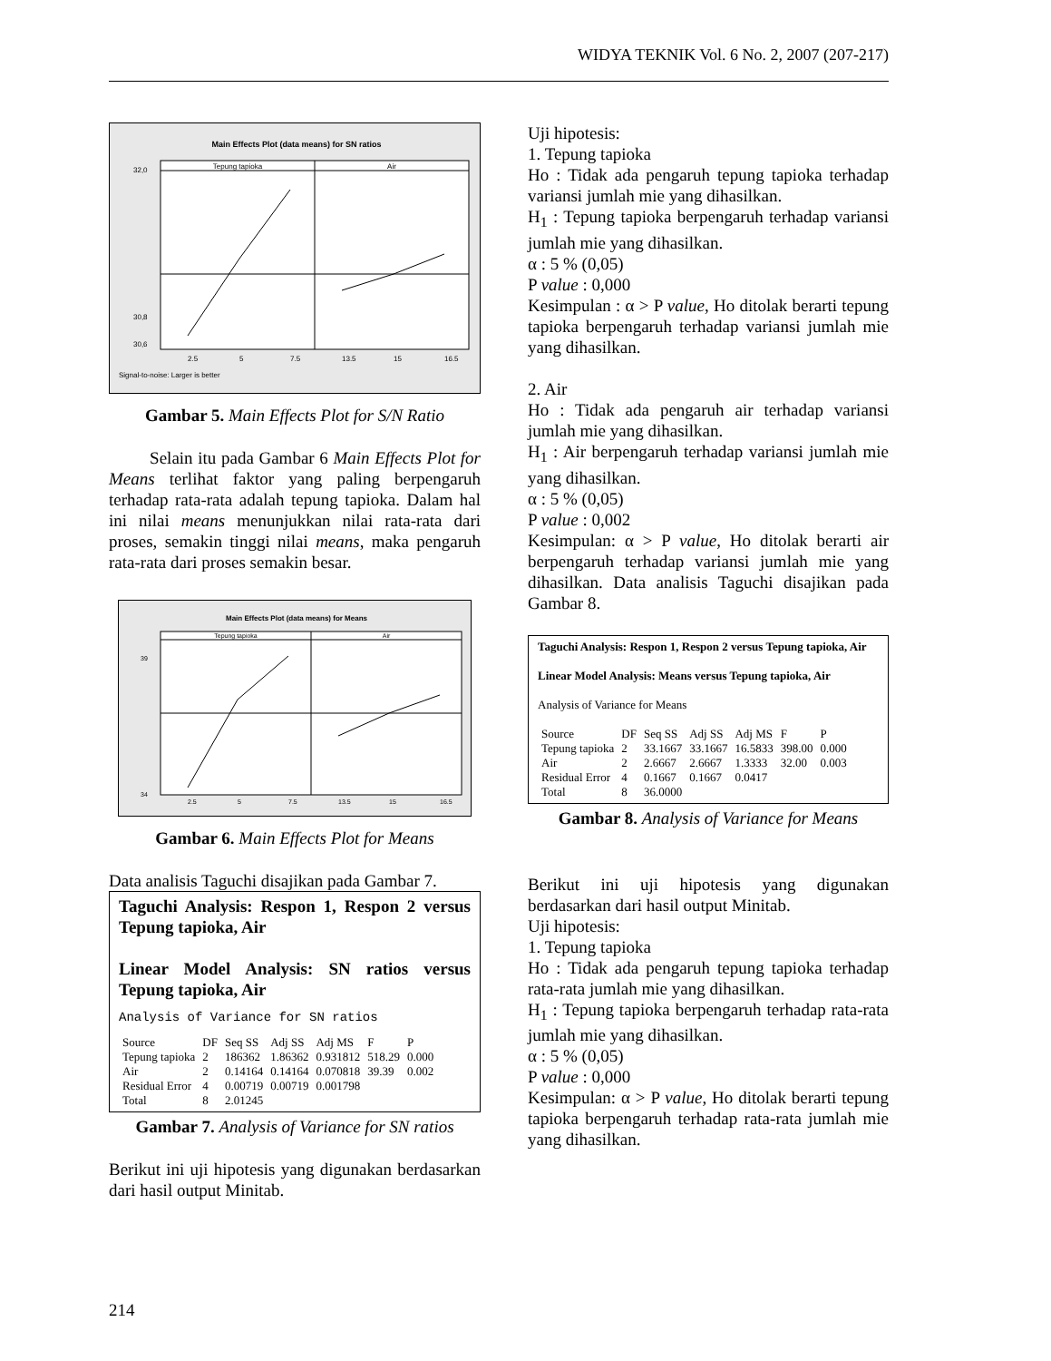WIDYA TEKNIK Vol. 6 No. 2, 2007 (207-217)
Main Effects Plot (data means) for SN ratios
Tepung tapioka
Air
32,0
30,8
30,6
2.5
5
7.5
13.5
15
16.5
Signal-to-noise: Larger is better
Gambar 5. Main Effects Plot for S/N Ratio
Selain itu pada Gambar 6 Main Effects Plot for Means terlihat faktor yang paling berpengaruh terhadap rata-rata adalah tepung tapioka. Dalam hal ini nilai means menunjukkan nilai rata-rata dari proses, semakin tinggi nilai means, maka pengaruh rata-rata dari proses semakin besar.
Main Effects Plot (data means) for Means
Tepung tapioka
Air
39
34
2.5
5
7.5
13.5
15
16.5
Gambar 6. Main Effects Plot for Means
Data analisis Taguchi disajikan pada Gambar 7.
Taguchi Analysis: Respon 1, Respon 2 versus Tepung tapioka, Air
Linear Model Analysis: SN ratios versus Tepung tapioka, Air
Analysis of Variance for SN ratios
| Source | DF | Seq SS | Adj SS | Adj MS | F | P |
| --- | --- | --- | --- | --- | --- | --- |
| Tepung tapioka | 2 | 186362 | 1.86362 | 0.931812 | 518.29 | 0.000 |
| Air | 2 | 0.14164 | 0.14164 | 0.070818 | 39.39 | 0.002 |
| Residual Error | 4 | 0.00719 | 0.00719 | 0.001798 | | |
| Total | 8 | 2.01245 | | | | |
Gambar 7. Analysis of Variance for SN ratios
Berikut ini uji hipotesis yang digunakan berdasarkan dari hasil output Minitab.
Uji hipotesis:
1. Tepung tapioka
Ho : Tidak ada pengaruh tepung tapioka terhadap variansi jumlah mie yang dihasilkan.
H<sub>1</sub> : Tepung tapioka berpengaruh terhadap variansi jumlah mie yang dihasilkan.
α : 5 % (0,05)
P value : 0,000
Kesimpulan : α > P value, Ho ditolak berarti tepung tapioka berpengaruh terhadap variansi jumlah mie yang dihasilkan.
2. Air
Ho : Tidak ada pengaruh air terhadap variansi jumlah mie yang dihasilkan.
H<sub>1</sub> : Air berpengaruh terhadap variansi jumlah mie yang dihasilkan.
α : 5 % (0,05)
P value : 0,002
Kesimpulan: α > P value, Ho ditolak berarti air berpengaruh terhadap variansi jumlah mie yang dihasilkan. Data analisis Taguchi disajikan pada Gambar 8.
Taguchi Analysis: Respon 1, Respon 2 versus Tepung tapioka, Air
Linear Model Analysis: Means versus Tepung tapioka, Air
Analysis of Variance for Means
| Source | DF | Seq SS | Adj SS | Adj MS | F | P |
| --- | --- | --- | --- | --- | --- | --- |
| Tepung tapioka | 2 | 33.1667 | 33.1667 | 16.5833 | 398.00 | 0.000 |
| Air | 2 | 2.6667 | 2.6667 | 1.3333 | 32.00 | 0.003 |
| Residual Error | 4 | 0.1667 | 0.1667 | 0.0417 | | |
| Total | 8 | 36.0000 | | | | |
Gambar 8. Analysis of Variance for Means
Berikut ini uji hipotesis yang digunakan berdasarkan dari hasil output Minitab.
Uji hipotesis:
1. Tepung tapioka
Ho : Tidak ada pengaruh tepung tapioka terhadap rata-rata jumlah mie yang dihasilkan.
H<sub>1</sub> : Tepung tapioka berpengaruh terhadap rata-rata jumlah mie yang dihasilkan.
α : 5 % (0,05)
P value : 0,000
Kesimpulan: α > P value, Ho ditolak berarti tepung tapioka berpengaruh terhadap rata-rata jumlah mie yang dihasilkan.
214